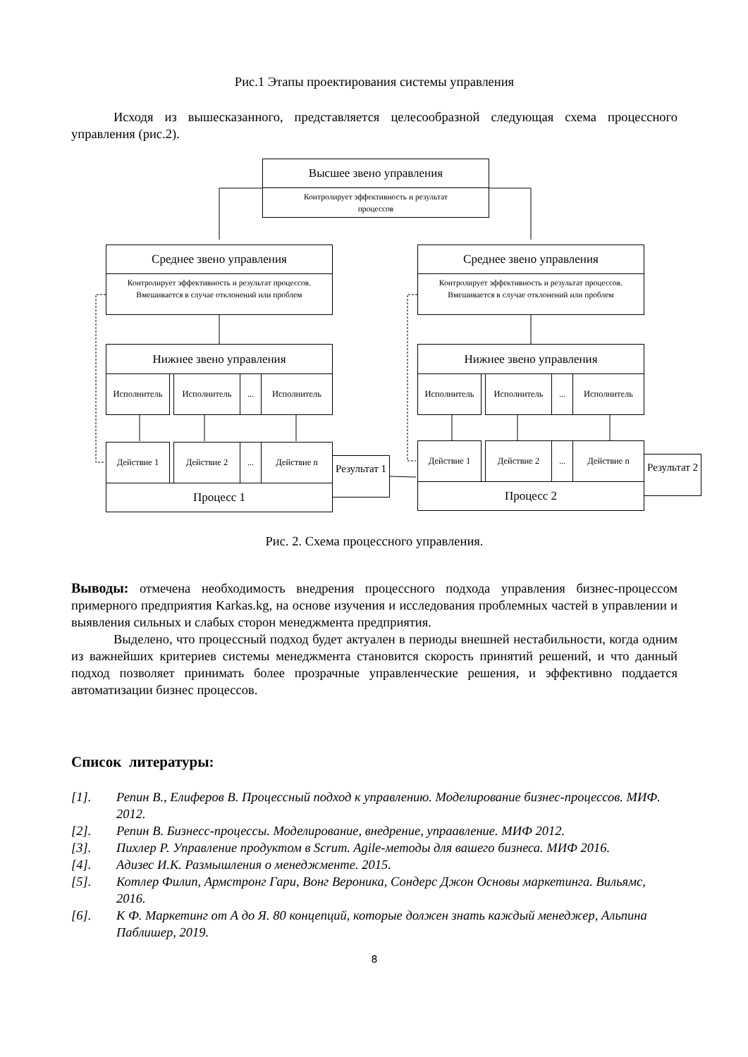Рис.1 Этапы проектирования системы управления
Исходя из вышесказанного, представляется целесообразной следующая схема процессного управления (рис.2).
Высшее звено управления
Контролирует эффективность и результат
процессов
Среднее звено управления
Контролирует эффективность и результат процессов. Вмешивается в случае отклонений или проблем
Среднее звено управления
Контролирует эффективность и результат процессов. Вмешивается в случае отклонений или проблем
Нижнее звено управления Нижнее звено управления
Исполнитель Исполнитель ... Исполнитель Исполнитель Исполнитель ... Исполнитель
Действие 1 Действие 2 ... Действие n
Процесс 1
Результат 1
Действие 1 Действие 2 ... Действие n
Процесс 2
Результат 2
Рис. 2. Схема процессного управления.
Выводы: отмечена необходимость внедрения процессного подхода управления бизнес-процессом примерного предприятия Karkas.kg, на основе изучения и исследования проблемных частей в управлении и выявления сильных и слабых сторон менеджмента предприятия.
Выделено, что процессный подход будет актуален в периоды внешней нестабильности, когда одним из важнейших критериев системы менеджмента становится скорость принятий решений, и что данный подход позволяет принимать более прозрачные управленческие решения, и эффективно поддается автоматизации бизнес процессов.
Список литературы:
[1]. Репин В., Елиферов В. Процессный подход к управлению. Моделирование бизнес-процессов. МИФ. 2012.
[2]. Репин В. Бизнесс-процессы. Моделирование, внедрение, упраавление. МИФ 2012.
[3]. Пихлер Р. Управление продуктом в Scrum. Agile-методы для вашего бизнеса. МИФ 2016.
[4]. Адизес И.К. Размышления о менеджменте. 2015.
[5]. Котлер Филип, Армстронг Гари, Вонг Вероника, Сондерс Джон Основы маркетинга. Вильямс, 2016.
[6]. К Ф. Маркетинг от А до Я. 80 концепций, которые должен знать каждый менеджер, Альпина Паблишер, 2019.
8